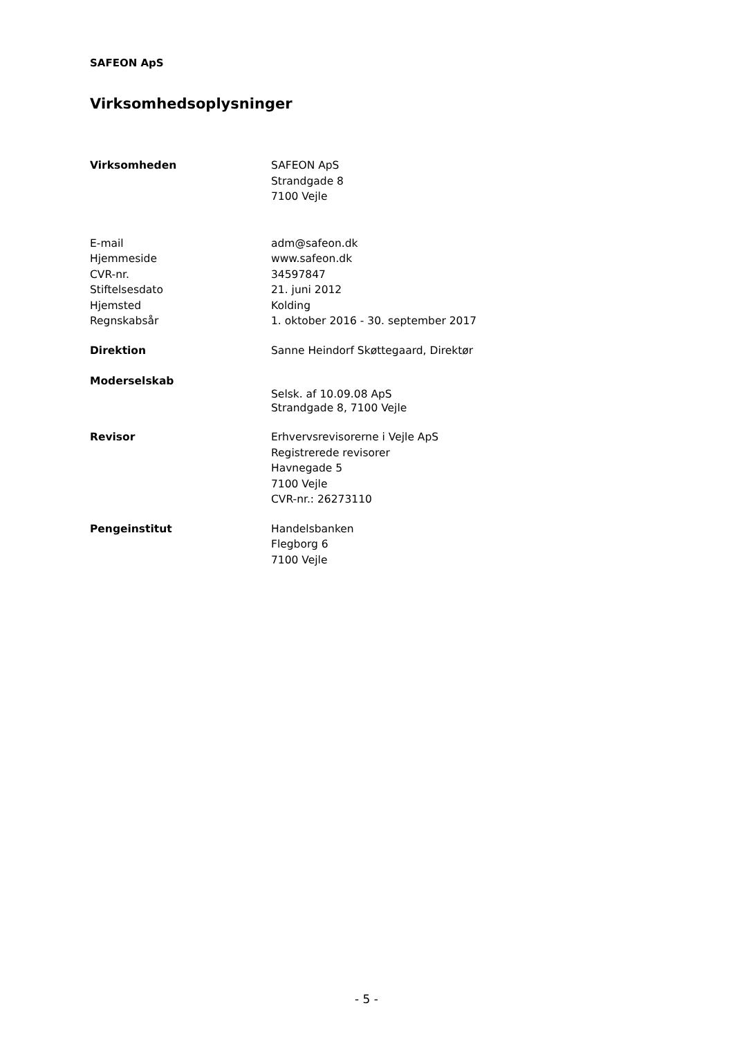SAFEON ApS
Virksomhedsoplysninger
Virksomheden SAFEON ApS
Strandgade 8
7100 Vejle
E-mail adm@safeon.dk
Hjemmeside www.safeon.dk
CVR-nr. 34597847
Stiftelsesdato 21. juni 2012
Hjemsted Kolding
Regnskabsår 1. oktober 2016 - 30. september 2017
Direktion Sanne Heindorf Skøttegaard, Direktør
Moderselskab
Selsk. af 10.09.08 ApS
Strandgade 8, 7100 Vejle
Revisor Erhvervsrevisorerne i Vejle ApS
Registrerede revisorer
Havnegade 5
7100 Vejle
CVR-nr.: 26273110
Pengeinstitut Handelsbanken
Flegborg 6
7100 Vejle
- 5 -